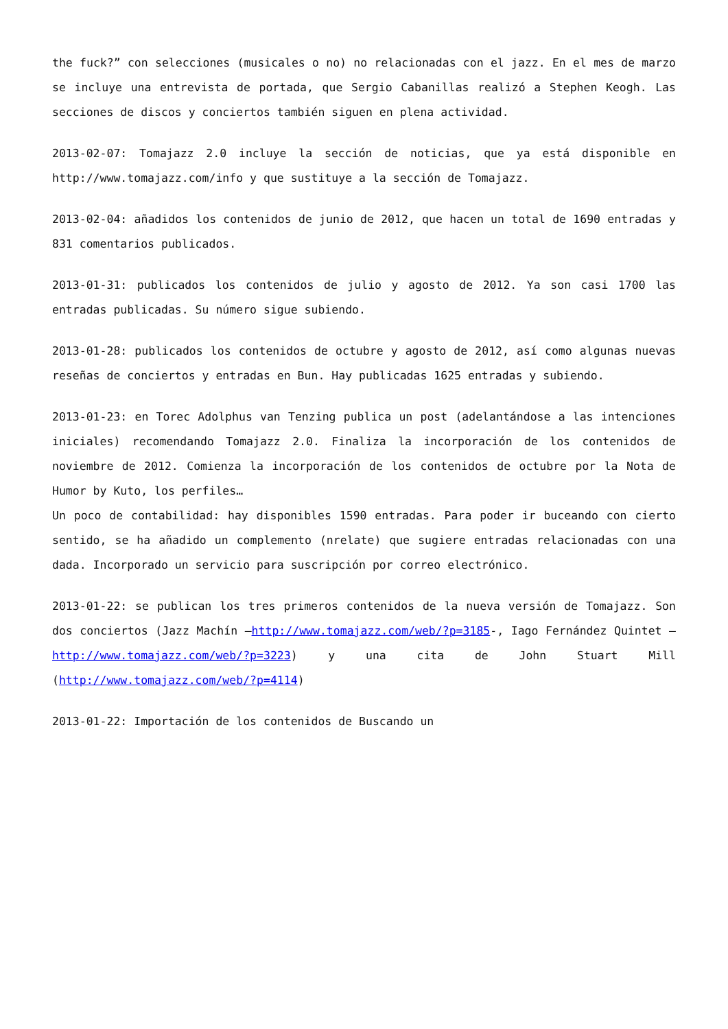the fuck?” con selecciones (musicales o no) no relacionadas con el jazz. En el mes de marzo se incluye una entrevista de portada, que Sergio Cabanillas realizó a Stephen Keogh. Las secciones de discos y conciertos también siguen en plena actividad.
2013-02-07: Tomajazz 2.0 incluye la sección de noticias, que ya está disponible en http://www.tomajazz.com/info y que sustituye a la sección de Tomajazz.
2013-02-04: añadidos los contenidos de junio de 2012, que hacen un total de 1690 entradas y 831 comentarios publicados.
2013-01-31: publicados los contenidos de julio y agosto de 2012. Ya son casi 1700 las entradas publicadas. Su número sigue subiendo.
2013-01-28: publicados los contenidos de octubre y agosto de 2012, así como algunas nuevas reseñas de conciertos y entradas en Bun. Hay publicadas 1625 entradas y subiendo.
2013-01-23: en Torec Adolphus van Tenzing publica un post (adelantándose a las intenciones iniciales) recomendando Tomajazz 2.0. Finaliza la incorporación de los contenidos de noviembre de 2012. Comienza la incorporación de los contenidos de octubre por la Nota de Humor by Kuto, los perfiles…
Un poco de contabilidad: hay disponibles 1590 entradas. Para poder ir buceando con cierto sentido, se ha añadido un complemento (nrelate) que sugiere entradas relacionadas con una dada. Incorporado un servicio para suscripción por correo electrónico.
2013-01-22: se publican los tres primeros contenidos de la nueva versión de Tomajazz. Son dos conciertos (Jazz Machín –http://www.tomajazz.com/web/?p=3185-, Iago Fernández Quintet –http://www.tomajazz.com/web/?p=3223) y una cita de John Stuart Mill (http://www.tomajazz.com/web/?p=4114)
2013-01-22: Importación de los contenidos de Buscando un